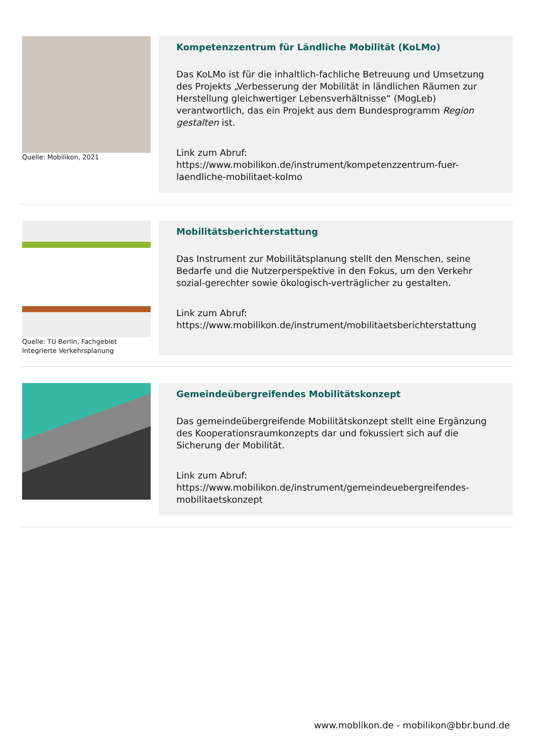Quelle: Mobilikon, 2021
Kompetenzzentrum für Ländliche Mobilität (KoLMo)
Das KoLMo ist für die inhaltlich-fachliche Betreuung und Umsetzung des Projekts „Verbesserung der Mobilität in ländlichen Räumen zur Herstellung gleichwertiger Lebensverhältnisse“ (MogLeb) verantwortlich, das ein Projekt aus dem Bundesprogramm Region gestalten ist.
Link zum Abruf:
https://www.mobilikon.de/instrument/kompetenzzentrum-fuer-laendliche-mobilitaet-kolmo
Quelle: TU Berlin, Fachgebiet Integrierte Verkehrsplanung
Mobilitätsberichterstattung
Das Instrument zur Mobilitätsplanung stellt den Menschen, seine Bedarfe und die Nutzerperspektive in den Fokus, um den Verkehr sozial-gerechter sowie ökologisch-verträglicher zu gestalten.
Link zum Abruf:
https://www.mobilikon.de/instrument/mobilitaetsberichterstattung
Gemeindeübergreifendes Mobilitätskonzept
Das gemeindeübergreifende Mobilitätskonzept stellt eine Ergänzung des Kooperationsraumkonzepts dar und fokussiert sich auf die Sicherung der Mobilität.
Link zum Abruf:
https://www.mobilikon.de/instrument/gemeindeuebergreifendes-mobilitaetskonzept
www.moblikon.de - mobilikon@bbr.bund.de